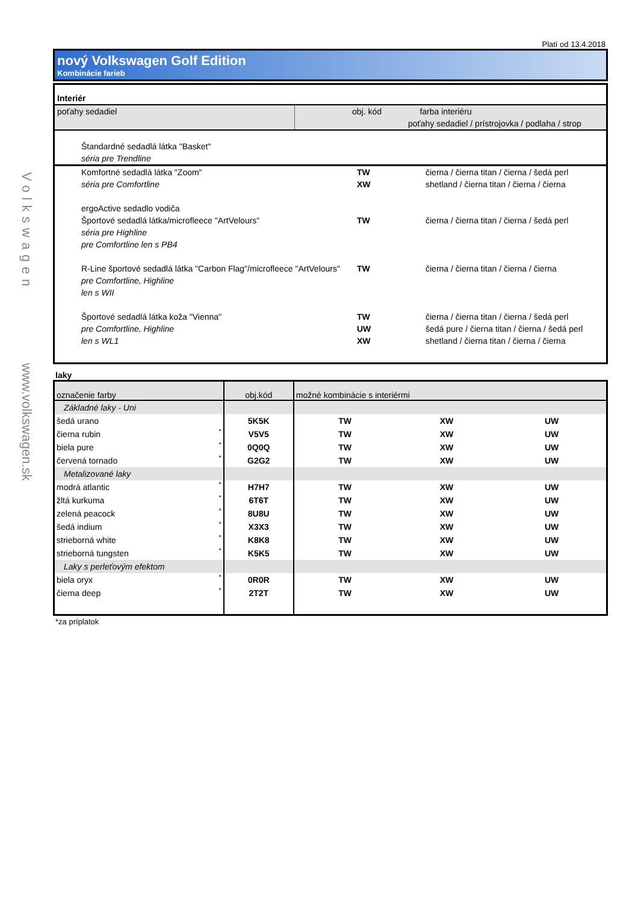Volkswagen
www.volkswagen.sk
Platí od 13.4.2018
nový Volkswagen Golf Edition
Kombinácie farieb
| Interiér | | |
| poťahy sedadiel | obj. kód | farba interiéru poťahy sedadiel / prístrojovka / podlaha / strop |
| Štandardné sedadlá látka "Basket" séria pre Trendline | | |
| Komfortné sedadlá látka "Zoom" séria pre Comfortline | TW XW | čierna / čierna titan / čierna / šedá perl shetland / čierna titan / čierna / čierna |
| ergoActive sedadlo vodiča Športové sedadlá látka/microfleece "ArtVelours" séria pre Highline pre Comfortline len s PB4 | TW | čierna / čierna titan / čierna / šedá perl |
| R-Line športové sedadlá látka "Carbon Flag"/microfleece "ArtVelours" pre Comfortline, Highline len s WII | TW | čierna / čierna titan / čierna / čierna |
| Športové sedadlá látka koža "Vienna" pre Comfortline, Highline len s WL1 | TW UW XW | čierna / čierna titan / čierna / šedá perl šedá pure / čierna titan / čierna / šedá perl shetland / čierna titan / čierna / čierna |
laky
| označenie farby | | obj.kód | možné kombinácie s interiérmi | | |
| Základné laky - Uni | | | | | |
| šedá urano | | 5K5K | TW | XW | UW |
| čierna rubin | * | V5V5 | TW | XW | UW |
| biela pure | * | 0Q0Q | TW | XW | UW |
| červená tornado | * | G2G2 | TW | XW | UW |
| Metalizované laky | | | | | |
| modrá atlantic | * | H7H7 | TW | XW | UW |
| žltá kurkuma | * | 6T6T | TW | XW | UW |
| zelená peacock | * | 8U8U | TW | XW | UW |
| šedá indium | * | X3X3 | TW | XW | UW |
| strieborná white | * | K8K8 | TW | XW | UW |
| strieborná tungsten | * | K5K5 | TW | XW | UW |
| Laky s perleťovým efektom | | | | | |
| biela oryx | * | 0R0R | TW | XW | UW |
| čierna deep | * | 2T2T | TW | XW | UW |
*za príplatok